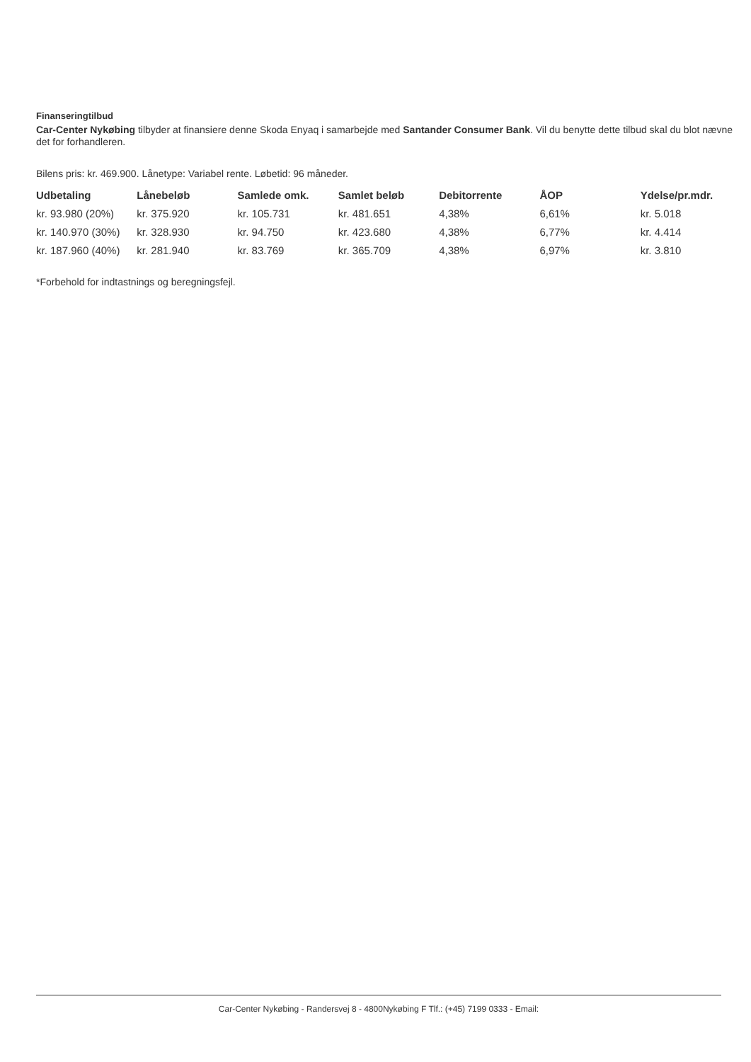Finanseringtilbud
Car-Center Nykøbing tilbyder at finansiere denne Skoda Enyaq i samarbejde med Santander Consumer Bank. Vil du benytte dette tilbud skal du blot nævne det for forhandleren.
Bilens pris: kr. 469.900. Lånetype: Variabel rente. Løbetid: 96 måneder.
| Udbetaling | Lånebeløb | Samlede omk. | Samlet beløb | Debitorrente | ÅOP | Ydelse/pr.mdr. |
| --- | --- | --- | --- | --- | --- | --- |
| kr. 93.980 (20%) | kr. 375.920 | kr. 105.731 | kr. 481.651 | 4,38% | 6,61% | kr. 5.018 |
| kr. 140.970 (30%) | kr. 328.930 | kr. 94.750 | kr. 423.680 | 4,38% | 6,77% | kr. 4.414 |
| kr. 187.960 (40%) | kr. 281.940 | kr. 83.769 | kr. 365.709 | 4,38% | 6,97% | kr. 3.810 |
*Forbehold for indtastnings og beregningsfejl.
Car-Center Nykøbing - Randersvej 8 - 4800Nykøbing F Tlf.: (+45) 7199 0333 - Email: